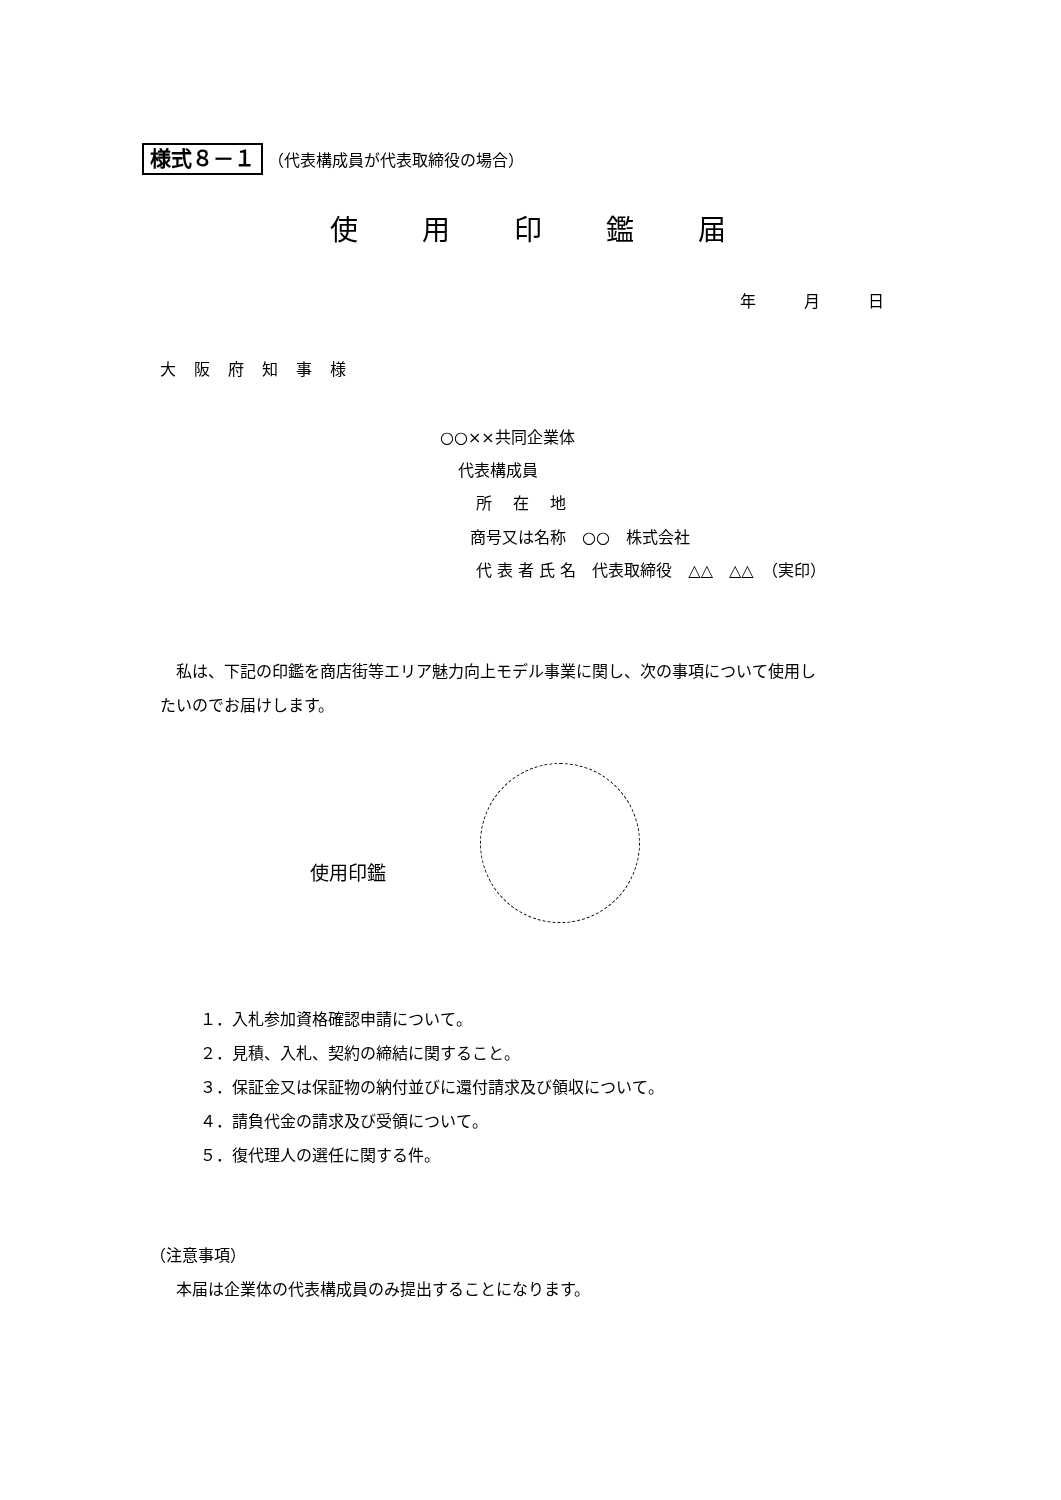様式８－１ （代表構成員が代表取締役の場合）
使用印鑑届
年　　　月　　　日
大阪府知事様
○○××共同企業体
代表構成員
所　 在　 地
商号又は名称　○○　株式会社
代 表 者 氏 名　代表取締役　△△　△△　（実印）
　私は、下記の印鑑を商店街等エリア魅力向上モデル事業に関し、次の事項について使用し
たいのでお届けします。
使用印鑑
１．入札参加資格確認申請について。
２．見積、入札、契約の締結に関すること。
３．保証金又は保証物の納付並びに還付請求及び領収について。
４．請負代金の請求及び受領について。
５．復代理人の選任に関する件。
（注意事項）
　本届は企業体の代表構成員のみ提出することになります。